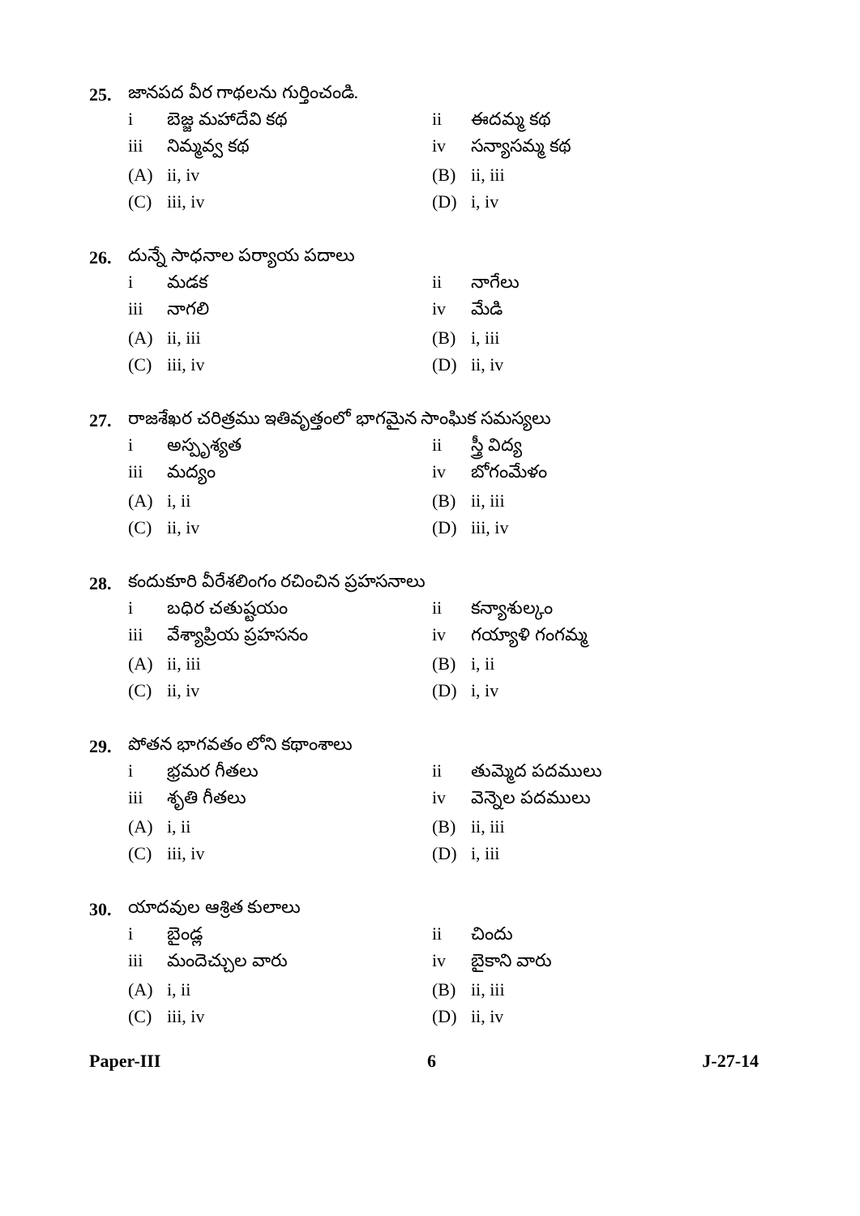25. జానపద వీర గాథలను గుర్తించండి.
i బెజ్జ మహాదేవి కథ ii ఈదమ్మ కథ
iii నిమ్మవ్వ కథ iv సన్యాసమ్మ కథ
(A) ii, iv (B) ii, iii
(C) iii, iv (D) i, iv
26. దున్నే సాధనాల పర్యాయ పదాలు
i మడక ii నాగేలు
iii నాగలి iv మేడి
(A) ii, iii (B) i, iii
(C) iii, iv (D) ii, iv
27. రాజశేఖర చరిత్రము ఇతివృత్తంలో భాగమైన సాంఘిక సమస్యలు
i అస్పృశ్యత ii స్త్రీ విద్య
iii మద్యం iv బోగంమేళం
(A) i, ii (B) ii, iii
(C) ii, iv (D) iii, iv
28. కందుకూరి వీరేశలింగం రచించిన ప్రహసనాలు
i బధిర చతుష్టయం ii కన్యాశుల్కం
iii వేశ్యాప్రియ ప్రహసనం iv గయ్యాళి గంగమ్మ
(A) ii, iii (B) i, ii
(C) ii, iv (D) i, iv
29. పోతన భాగవతం లోని కథాంశాలు
i భ్రమర గీతలు ii తుమ్మెద పదములు
iii శృతి గీతలు iv వెన్నెల పదములు
(A) i, ii (B) ii, iii
(C) iii, iv (D) i, iii
30. యాదవుల ఆశ్రిత కులాలు
i బైండ్ల ii చిందు
iii మందెచ్చుల వారు iv బైకాని వారు
(A) i, ii (B) ii, iii
(C) iii, iv (D) ii, iv
Paper-III 6 J-27-14